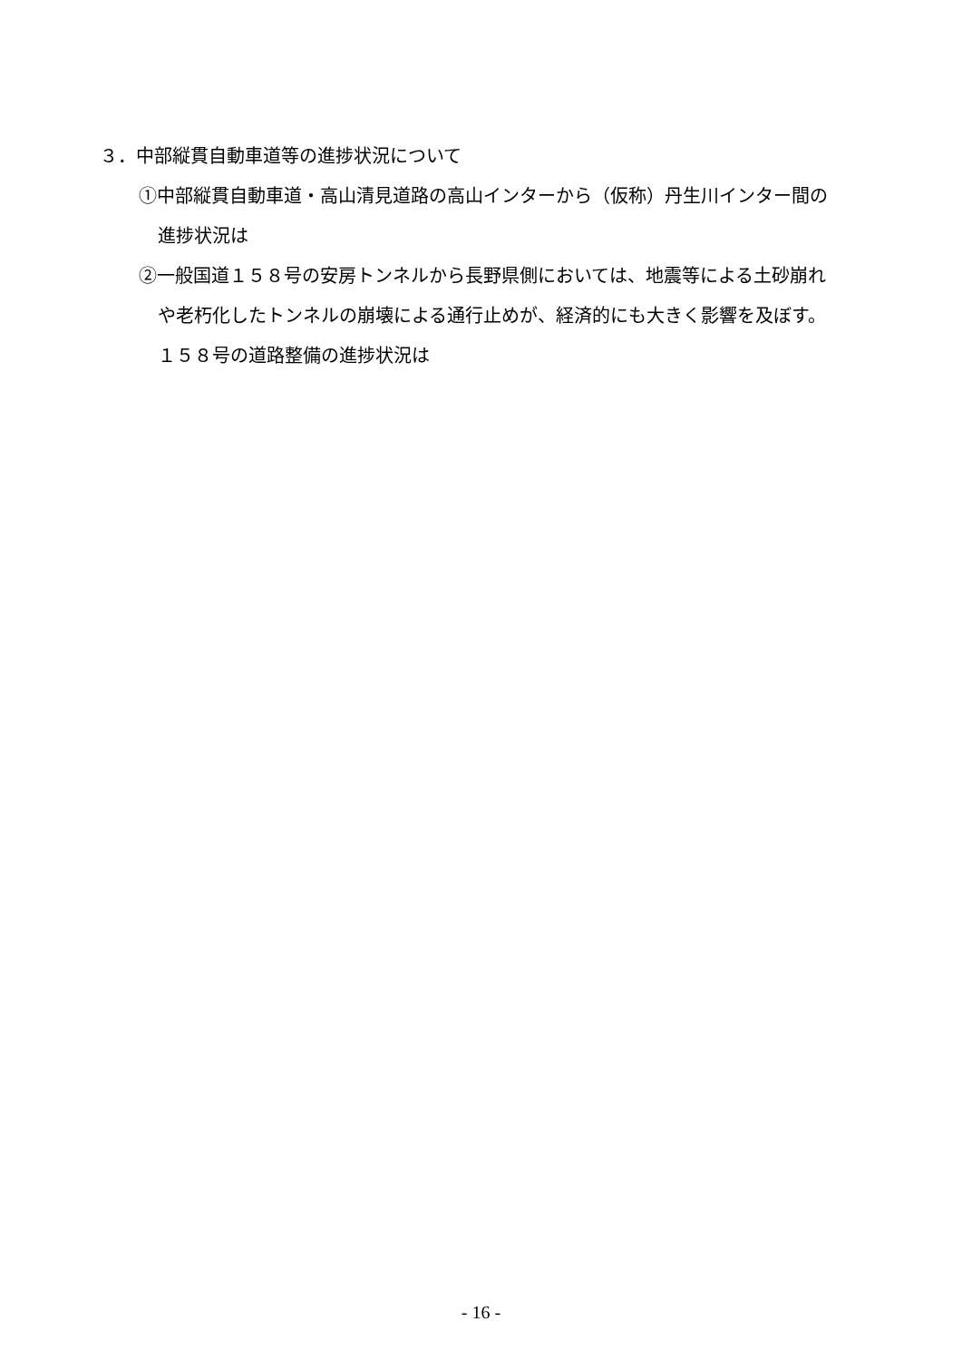３．中部縦貫自動車道等の進捗状況について
①中部縦貫自動車道・高山清見道路の高山インターから（仮称）丹生川インター間の
進捗状況は
②一般国道１５８号の安房トンネルから長野県側においては、地震等による土砂崩れ
や老朽化したトンネルの崩壊による通行止めが、経済的にも大きく影響を及ぼす。
１５８号の道路整備の進捗状況は
- 16 -